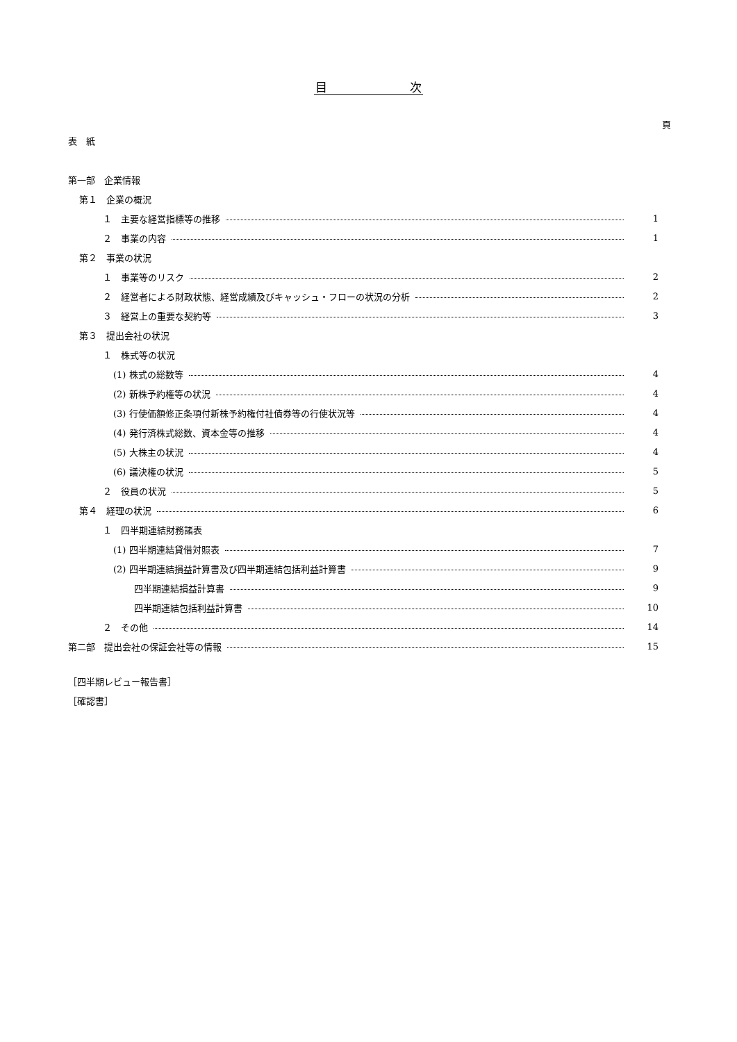目　　　　　　　次
頁
表　紙
第一部　企業情報
第１　企業の概況
１　主要な経営指標等の推移 1
２　事業の内容 1
第２　事業の状況
１　事業等のリスク 2
２　経営者による財政状態、経営成績及びキャッシュ・フローの状況の分析 2
３　経営上の重要な契約等 3
第３　提出会社の状況
１　株式等の状況
(1) 株式の総数等 4
(2) 新株予約権等の状況 4
(3) 行使価額修正条項付新株予約権付社債券等の行使状況等 4
(4) 発行済株式総数、資本金等の推移 4
(5) 大株主の状況 4
(6) 議決権の状況 5
２　役員の状況 5
第４　経理の状況 6
１　四半期連結財務諸表
(1) 四半期連結貸借対照表 7
(2) 四半期連結損益計算書及び四半期連結包括利益計算書 9
四半期連結損益計算書 9
四半期連結包括利益計算書 10
２　その他 14
第二部　提出会社の保証会社等の情報 15
［四半期レビュー報告書］
［確認書］